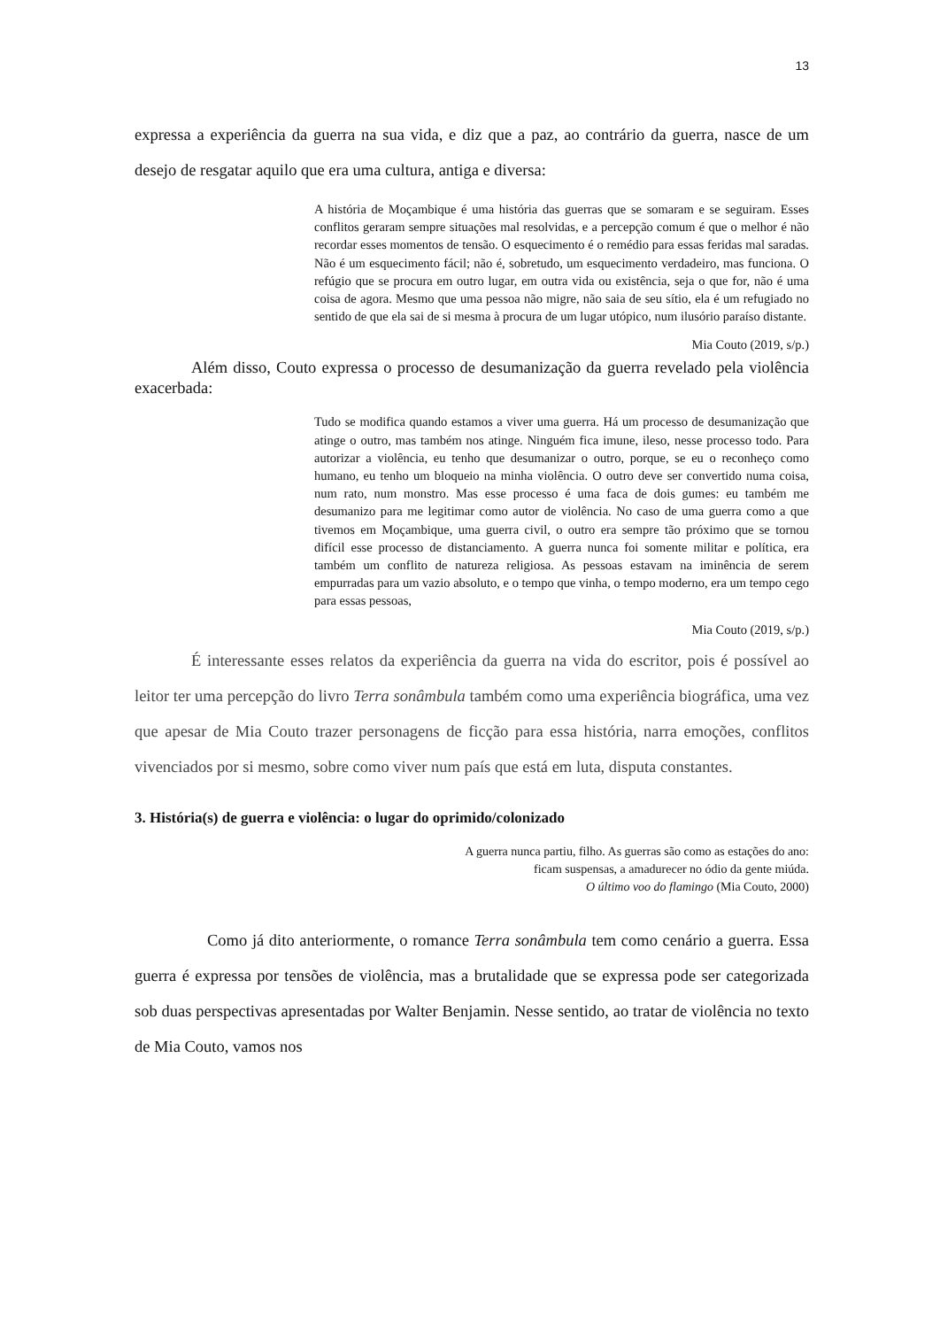13
expressa a experiência da guerra na sua vida, e diz que a paz, ao contrário da guerra, nasce de um desejo de resgatar aquilo que era uma cultura, antiga e diversa:
A história de Moçambique é uma história das guerras que se somaram e se seguiram. Esses conflitos geraram sempre situações mal resolvidas, e a percepção comum é que o melhor é não recordar esses momentos de tensão. O esquecimento é o remédio para essas feridas mal saradas. Não é um esquecimento fácil; não é, sobretudo, um esquecimento verdadeiro, mas funciona. O refúgio que se procura em outro lugar, em outra vida ou existência, seja o que for, não é uma coisa de agora. Mesmo que uma pessoa não migre, não saia de seu sítio, ela é um refugiado no sentido de que ela sai de si mesma à procura de um lugar utópico, num ilusório paraíso distante.
Mia Couto (2019, s/p.)
Além disso, Couto expressa o processo de desumanização da guerra revelado pela violência exacerbada:
Tudo se modifica quando estamos a viver uma guerra. Há um processo de desumanização que atinge o outro, mas também nos atinge. Ninguém fica imune, ileso, nesse processo todo. Para autorizar a violência, eu tenho que desumanizar o outro, porque, se eu o reconheço como humano, eu tenho um bloqueio na minha violência. O outro deve ser convertido numa coisa, num rato, num monstro. Mas esse processo é uma faca de dois gumes: eu também me desumanizo para me legitimar como autor de violência. No caso de uma guerra como a que tivemos em Moçambique, uma guerra civil, o outro era sempre tão próximo que se tornou difícil esse processo de distanciamento. A guerra nunca foi somente militar e política, era também um conflito de natureza religiosa. As pessoas estavam na iminência de serem empurradas para um vazio absoluto, e o tempo que vinha, o tempo moderno, era um tempo cego para essas pessoas,
Mia Couto (2019, s/p.)
É interessante esses relatos da experiência da guerra na vida do escritor, pois é possível ao leitor ter uma percepção do livro Terra sonâmbula também como uma experiência biográfica, uma vez que apesar de Mia Couto trazer personagens de ficção para essa história, narra emoções, conflitos vivenciados por si mesmo, sobre como viver num país que está em luta, disputa constantes.
3. História(s) de guerra e violência: o lugar do oprimido/colonizado
A guerra nunca partiu, filho. As guerras são como as estações do ano:
ficam suspensas, a amadurecer no ódio da gente miúda.
O último voo do flamingo (Mia Couto, 2000)
Como já dito anteriormente, o romance Terra sonâmbula tem como cenário a guerra. Essa guerra é expressa por tensões de violência, mas a brutalidade que se expressa pode ser categorizada sob duas perspectivas apresentadas por Walter Benjamin. Nesse sentido, ao tratar de violência no texto de Mia Couto, vamos nos